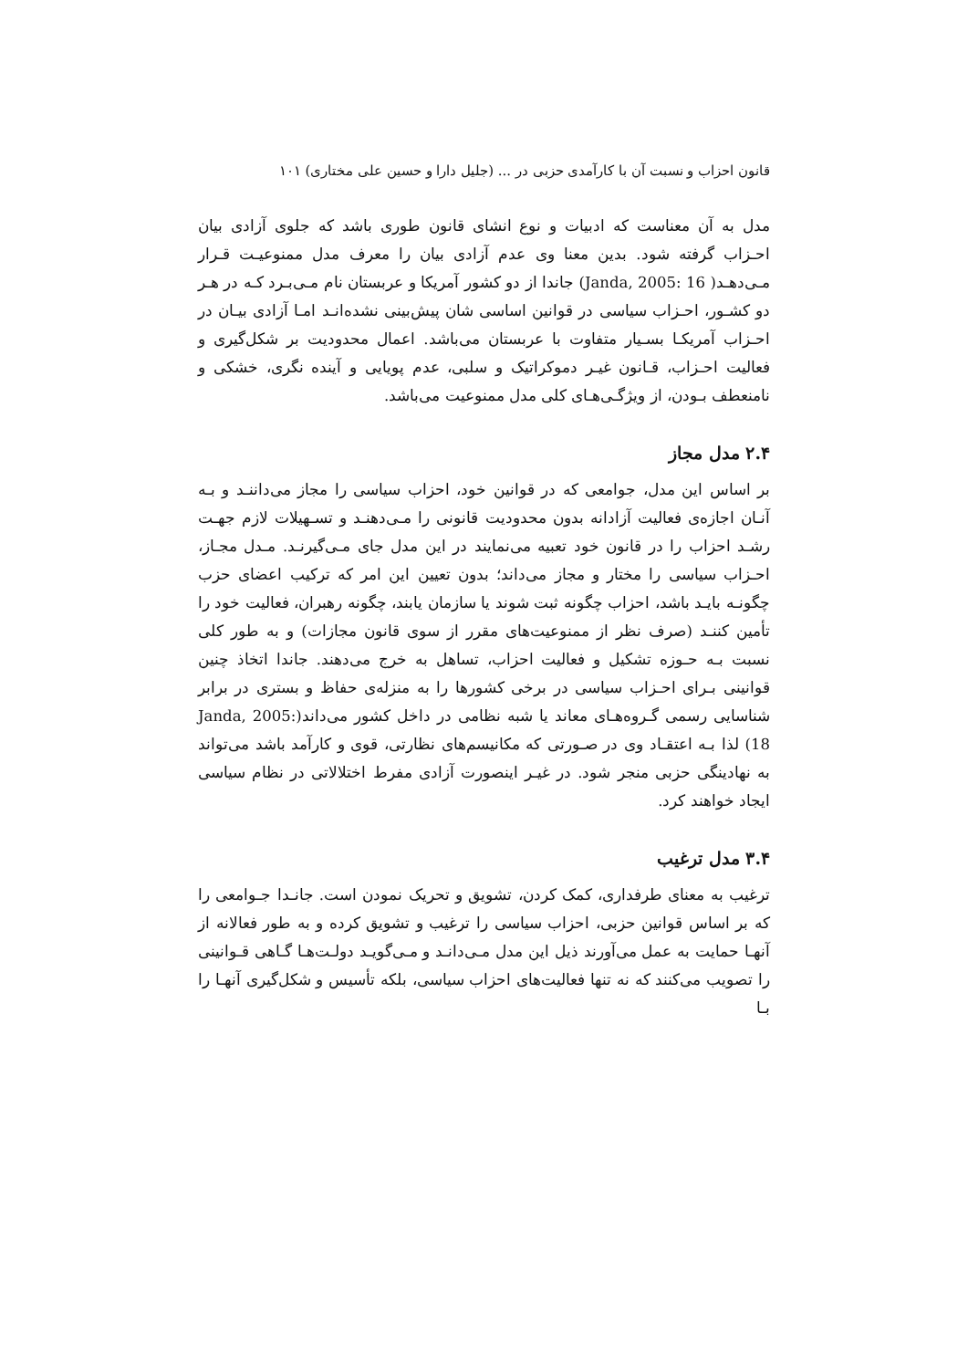قانون احزاب و نسبت آن با کارآمدی حزبی در ... (جلیل دارا و حسین علی مختاری) ۱۰۱
مدل به آن معناست که ادبیات و نوع انشای قانون طوری باشد که جلوی آزادی بیان احـزاب گرفته شود. بدین معنا وی عدم آزادی بیان را معرف مدل ممنوعیـت قـرار مـی‌دهـد( Janda, 2005: 16) جاندا از دو کشور آمریکا و عربستان نام مـی‌بـرد کـه در هـر دو کشـور، احـزاب سیاسی در قوانین اساسی شان پیش‌بینی نشده‌انـد امـا آزادی بیـان در احـزاب آمریکـا بسـیار متفاوت با عربستان می‌باشد. اعمال محدودیت بر شکل‌گیری و فعالیت احـزاب، قـانون غیـر دموکراتیک و سلبی، عدم پویایی و آینده نگری، خشکی و نامنعطف بـودن، از ویژگـی‌هـای کلی مدل ممنوعیت می‌باشد.
۲.۴ مدل مجاز
بر اساس این مدل، جوامعی که در قوانین خود، احزاب سیاسی را مجاز می‌داننـد و بـه آنـان اجازه‌ی فعالیت آزادانه بدون محدودیت قانونی را مـی‌دهنـد و تسـهیلات لازم جهـت رشـد احزاب را در قانون خود تعبیه می‌نمایند در این مدل جای مـی‌گیرنـد. مـدل مجـاز، احـزاب سیاسی را مختار و مجاز می‌داند؛ بدون تعیین این امر که ترکیب اعضای حزب چگونـه بایـد باشد، احزاب چگونه ثبت شوند یا سازمان یابند، چگونه رهبران، فعالیت خود را تأمین کننـد (صرف نظر از ممنوعیت‌های مقرر از سوی قانون مجازات) و به طور کلی نسبت بـه حـوزه تشکیل و فعالیت احزاب، تساهل به خرج می‌دهند. جاندا اتخاذ چنین قوانینی بـرای احـزاب سیاسی در برخی کشورها را به منزله‌ی حفاظ و بستری در برابر شناسایی رسمی گـروه‌هـای معاند یا شبه نظامی در داخل کشور می‌داند(Janda, 2005: 18) لذا بـه اعتقـاد وی در صـورتی که مکانیسم‌های نظارتی، قوی و کارآمد باشد می‌تواند به نهادینگی حزبی منجر شود. در غیـر اینصورت آزادی مفرط اختلالاتی در نظام سیاسی ایجاد خواهند کرد.
۳.۴ مدل ترغیب
ترغیب به معنای طرفداری، کمک کردن، تشویق و تحریک نمودن است. جانـدا جـوامعی را که بر اساس قوانین حزبی، احزاب سیاسی را ترغیب و تشویق کرده و به طور فعالانه از آنهـا حمایت به عمل می‌آورند ذیل این مدل مـی‌دانـد و مـی‌گویـد دولـت‌هـا گـاهی قـوانینی را تصویب می‌کنند که نه تنها فعالیت‌های احزاب سیاسی، بلکه تأسیس و شکل‌گیری آنهـا را بـا